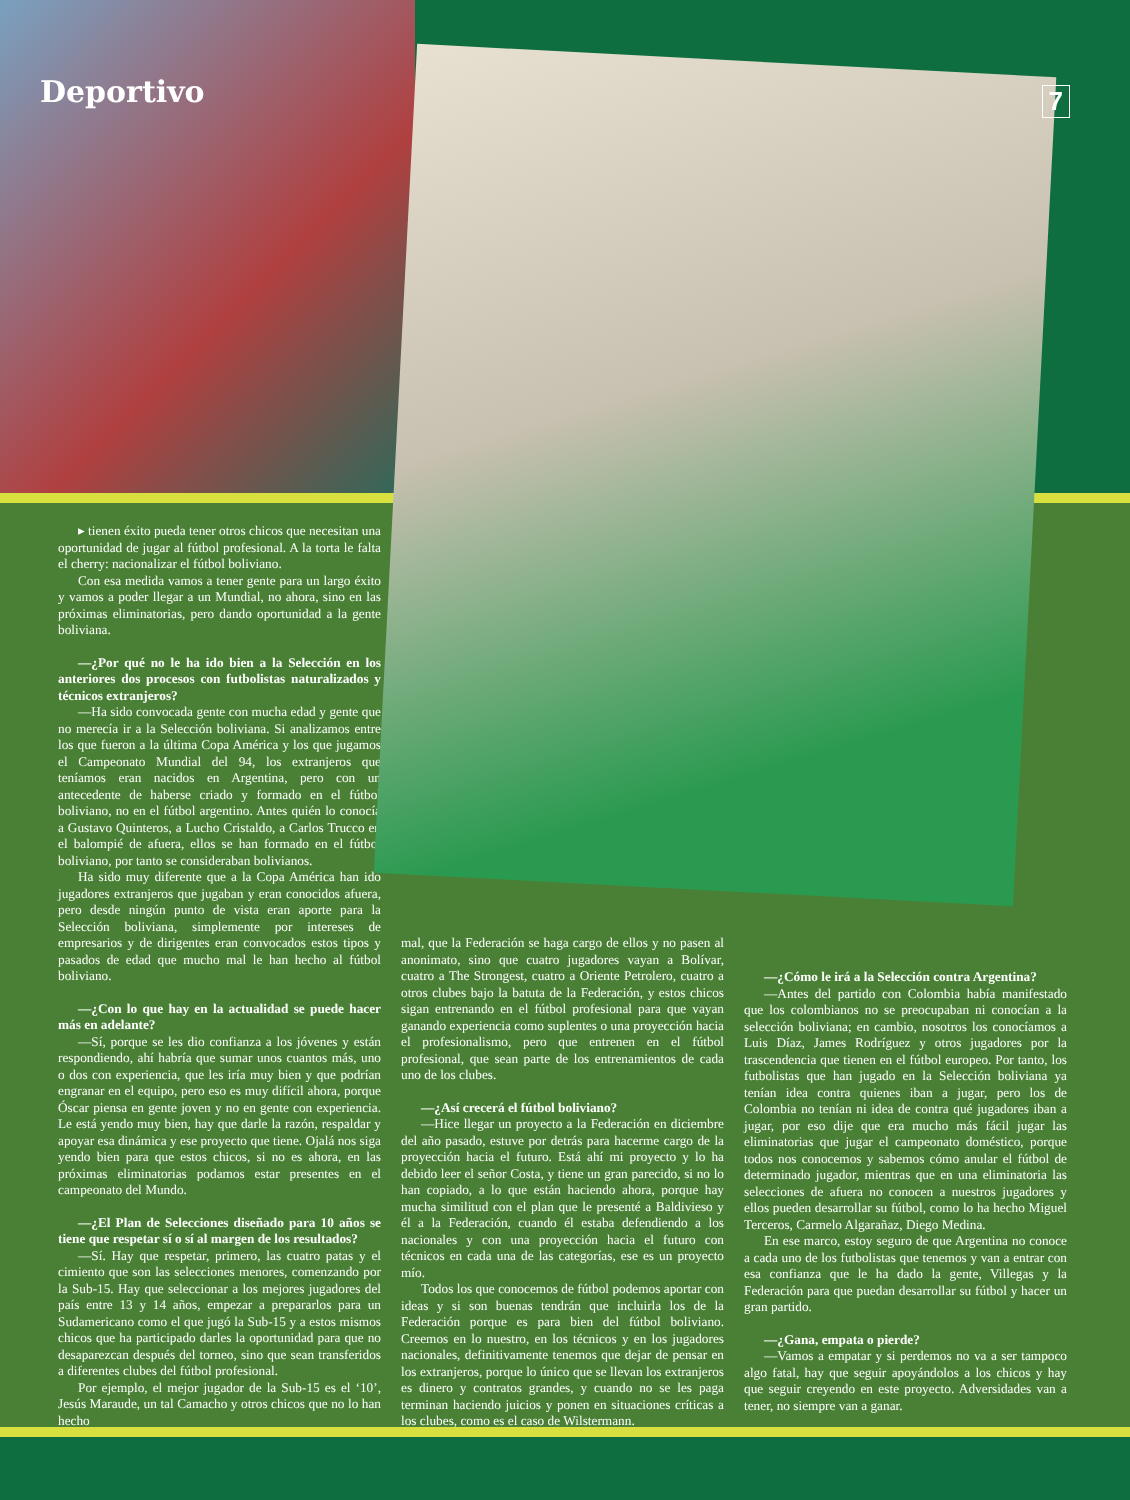Deportivo
7
▸ tienen éxito pueda tener otros chicos que necesitan una oportunidad de jugar al fútbol profesional. A la torta le falta el cherry: nacionalizar el fútbol boliviano.
Con esa medida vamos a tener gente para un largo éxito y vamos a poder llegar a un Mundial, no ahora, sino en las próximas eliminatorias, pero dando oportunidad a la gente boliviana.
—¿Por qué no le ha ido bien a la Selección en los anteriores dos procesos con futbolistas naturalizados y técnicos extranjeros?
—Ha sido convocada gente con mucha edad y gente que no merecía ir a la Selección boliviana. Si analizamos entre los que fueron a la última Copa América y los que jugamos el Campeonato Mundial del 94, los extranjeros que teníamos eran nacidos en Argentina, pero con un antecedente de haberse criado y formado en el fútbol boliviano, no en el fútbol argentino. Antes quién lo conocía a Gustavo Quinteros, a Lucho Cristaldo, a Carlos Trucco en el balompié de afuera, ellos se han formado en el fútbol boliviano, por tanto se consideraban bolivianos.
Ha sido muy diferente que a la Copa América han ido jugadores extranjeros que jugaban y eran conocidos afuera, pero desde ningún punto de vista eran aporte para la Selección boliviana, simplemente por intereses de empresarios y de dirigentes eran convocados estos tipos y pasados de edad que mucho mal le han hecho al fútbol boliviano.
—¿Con lo que hay en la actualidad se puede hacer más en adelante?
—Sí, porque se les dio confianza a los jóvenes y están respondiendo, ahí habría que sumar unos cuantos más, uno o dos con experiencia, que les iría muy bien y que podrían engranar en el equipo, pero eso es muy difícil ahora, porque Óscar piensa en gente joven y no en gente con experiencia. Le está yendo muy bien, hay que darle la razón, respaldar y apoyar esa dinámica y ese proyecto que tiene. Ojalá nos siga yendo bien para que estos chicos, si no es ahora, en las próximas eliminatorias podamos estar presentes en el campeonato del Mundo.
—¿El Plan de Selecciones diseñado para 10 años se tiene que respetar sí o sí al margen de los resultados?
—Sí. Hay que respetar, primero, las cuatro patas y el cimiento que son las selecciones menores, comenzando por la Sub-15. Hay que seleccionar a los mejores jugadores del país entre 13 y 14 años, empezar a prepararlos para un Sudamericano como el que jugó la Sub-15 y a estos mismos chicos que ha participado darles la oportunidad para que no desaparezcan después del torneo, sino que sean transferidos a diferentes clubes del fútbol profesional.
Por ejemplo, el mejor jugador de la Sub-15 es el ‘10’, Jesús Maraude, un tal Camacho y otros chicos que no lo han hecho
mal, que la Federación se haga cargo de ellos y no pasen al anonimato, sino que cuatro jugadores vayan a Bolívar, cuatro a The Strongest, cuatro a Oriente Petrolero, cuatro a otros clubes bajo la batuta de la Federación, y estos chicos sigan entrenando en el fútbol profesional para que vayan ganando experiencia como suplentes o una proyección hacia el profesionalismo, pero que entrenen en el fútbol profesional, que sean parte de los entrenamientos de cada uno de los clubes.
—¿Así crecerá el fútbol boliviano?
—Hice llegar un proyecto a la Federación en diciembre del año pasado, estuve por detrás para hacerme cargo de la proyección hacia el futuro. Está ahí mi proyecto y lo ha debido leer el señor Costa, y tiene un gran parecido, si no lo han copiado, a lo que están haciendo ahora, porque hay mucha similitud con el plan que le presenté a Baldivieso y él a la Federación, cuando él estaba defendiendo a los nacionales y con una proyección hacia el futuro con técnicos en cada una de las categorías, ese es un proyecto mío.
Todos los que conocemos de fútbol podemos aportar con ideas y si son buenas tendrán que incluirla los de la Federación porque es para bien del fútbol boliviano. Creemos en lo nuestro, en los técnicos y en los jugadores nacionales, definitivamente tenemos que dejar de pensar en los extranjeros, porque lo único que se llevan los extranjeros es dinero y contratos grandes, y cuando no se les paga terminan haciendo juicios y ponen en situaciones críticas a los clubes, como es el caso de Wilstermann.
—¿Cómo le irá a la Selección contra Argentina?
—Antes del partido con Colombia había manifestado que los colombianos no se preocupaban ni conocían a la selección boliviana; en cambio, nosotros los conocíamos a Luis Díaz, James Rodríguez y otros jugadores por la trascendencia que tienen en el fútbol europeo. Por tanto, los futbolistas que han jugado en la Selección boliviana ya tenían idea contra quienes iban a jugar, pero los de Colombia no tenían ni idea de contra qué jugadores iban a jugar, por eso dije que era mucho más fácil jugar las eliminatorias que jugar el campeonato doméstico, porque todos nos conocemos y sabemos cómo anular el fútbol de determinado jugador, mientras que en una eliminatoria las selecciones de afuera no conocen a nuestros jugadores y ellos pueden desarrollar su fútbol, como lo ha hecho Miguel Terceros, Carmelo Algarañaz, Diego Medina.
En ese marco, estoy seguro de que Argentina no conoce a cada uno de los futbolistas que tenemos y van a entrar con esa confianza que le ha dado la gente, Villegas y la Federación para que puedan desarrollar su fútbol y hacer un gran partido.
—¿Gana, empata o pierde?
—Vamos a empatar y si perdemos no va a ser tampoco algo fatal, hay que seguir apoyándolos a los chicos y hay que seguir creyendo en este proyecto. Adversidades van a tener, no siempre van a ganar.